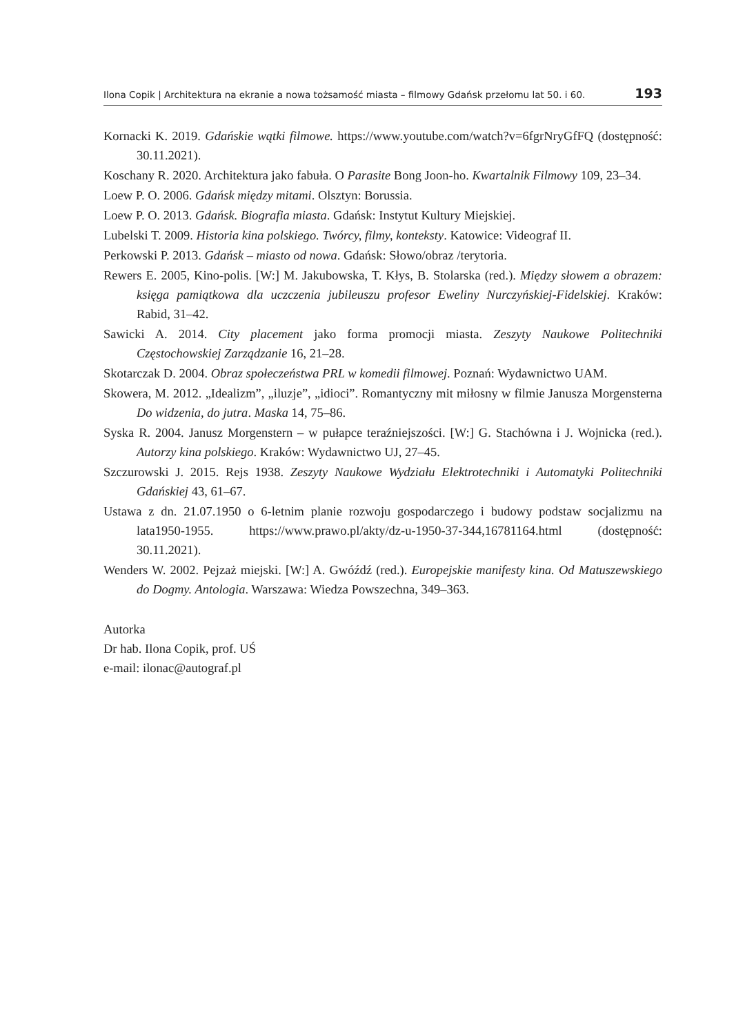Ilona Copik | Architektura na ekranie a nowa tożsamość miasta – filmowy Gdańsk przełomu lat 50. i 60. 193
Kornacki K. 2019. Gdańskie wątki filmowe. https://www.youtube.com/watch?v=6fgrNryGfFQ (dostępność: 30.11.2021).
Koschany R. 2020. Architektura jako fabuła. O Parasite Bong Joon-ho. Kwartalnik Filmowy 109, 23–34.
Loew P. O. 2006. Gdańsk między mitami. Olsztyn: Borussia.
Loew P. O. 2013. Gdańsk. Biografia miasta. Gdańsk: Instytut Kultury Miejskiej.
Lubelski T. 2009. Historia kina polskiego. Twórcy, filmy, konteksty. Katowice: Videograf II.
Perkowski P. 2013. Gdańsk – miasto od nowa. Gdańsk: Słowo/obraz /terytoria.
Rewers E. 2005, Kino-polis. [W:] M. Jakubowska, T. Kłys, B. Stolarska (red.). Między słowem a obrazem: księga pamiątkowa dla uczczenia jubileuszu profesor Eweliny Nurczyńskiej-Fidelskiej. Kraków: Rabid, 31–42.
Sawicki A. 2014. City placement jako forma promocji miasta. Zeszyty Naukowe Politechniki Częstochowskiej Zarządzanie 16, 21–28.
Skotarczak D. 2004. Obraz społeczeństwa PRL w komedii filmowej. Poznań: Wydawnictwo UAM.
Skowera, M. 2012. „Idealizm”, „iluzje”, „idioci”. Romantyczny mit miłosny w filmie Janusza Morgensterna Do widzenia, do jutra. Maska 14, 75–86.
Syska R. 2004. Janusz Morgenstern – w pułapce teraźniejszości. [W:] G. Stachówna i J. Wojnicka (red.). Autorzy kina polskiego. Kraków: Wydawnictwo UJ, 27–45.
Szczurowski J. 2015. Rejs 1938. Zeszyty Naukowe Wydziału Elektrotechniki i Automatyki Politechniki Gdańskiej 43, 61–67.
Ustawa z dn. 21.07.1950 o 6-letnim planie rozwoju gospodarczego i budowy podstaw socjalizmu na lata1950-1955. https://www.prawo.pl/akty/dz-u-1950-37-344,16781164.html (dostępność: 30.11.2021).
Wenders W. 2002. Pejzaż miejski. [W:] A. Gwóźdź (red.). Europejskie manifesty kina. Od Matuszewskiego do Dogmy. Antologia. Warszawa: Wiedza Powszechna, 349–363.
Autorka
Dr hab. Ilona Copik, prof. UŚ
e-mail: ilonac@autograf.pl